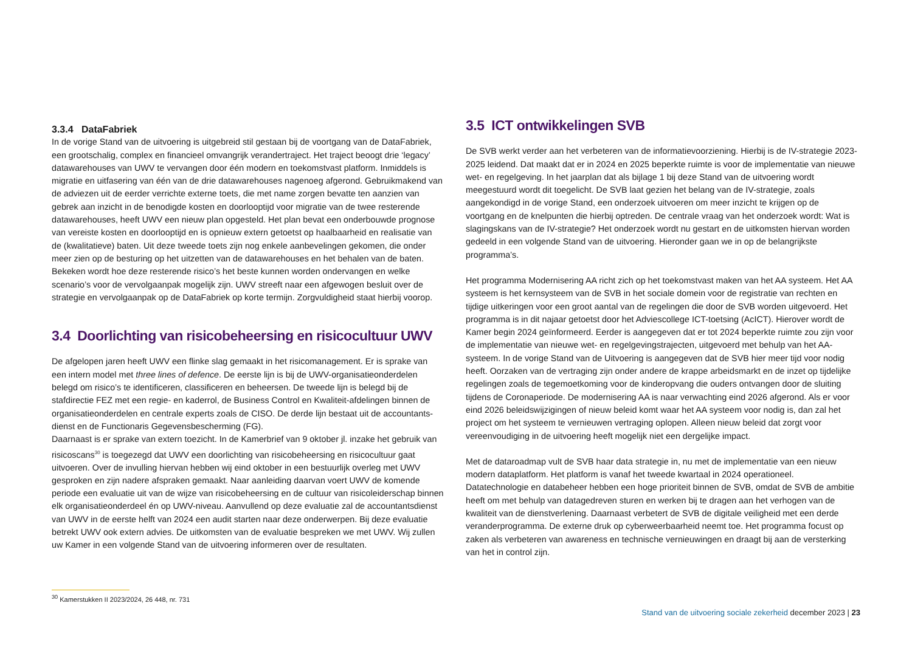3.3.4 DataFabriek
In de vorige Stand van de uitvoering is uitgebreid stil gestaan bij de voortgang van de DataFabriek, een grootschalig, complex en financieel omvangrijk verandertraject. Het traject beoogt drie ‘legacy’ datawarehouses van UWV te vervangen door één modern en toekomstvast platform. Inmiddels is migratie en uitfasering van één van de drie datawarehouses nagenoeg afgerond. Gebruikmakend van de adviezen uit de eerder verrichte externe toets, die met name zorgen bevatte ten aanzien van gebrek aan inzicht in de benodigde kosten en doorlooptijd voor migratie van de twee resterende datawarehouses, heeft UWV een nieuw plan opgesteld. Het plan bevat een onderbouwde prognose van vereiste kosten en doorlooptijd en is opnieuw extern getoetst op haalbaarheid en realisatie van de (kwalitatieve) baten. Uit deze tweede toets zijn nog enkele aanbevelingen gekomen, die onder meer zien op de besturing op het uitzetten van de datawarehouses en het behalen van de baten. Bekeken wordt hoe deze resterende risico’s het beste kunnen worden ondervangen en welke scenario’s voor de vervolgaanpak mogelijk zijn. UWV streeft naar een afgewogen besluit over de strategie en vervolgaanpak op de DataFabriek op korte termijn. Zorgvuldigheid staat hierbij voorop.
3.4 Doorlichting van risicobeheersing en risicocultuur UWV
De afgelopen jaren heeft UWV een flinke slag gemaakt in het risicomanagement. Er is sprake van een intern model met three lines of defence. De eerste lijn is bij de UWV-organisatieonderdelen belegd om risico’s te identificeren, classificeren en beheersen. De tweede lijn is belegd bij de stafdirectie FEZ met een regie- en kaderrol, de Business Control en Kwaliteit-afdelingen binnen de organisatieonderdelen en centrale experts zoals de CISO. De derde lijn bestaat uit de accountants­dienst en de Functionaris Gegevensbescherming (FG).
Daarnaast is er sprake van extern toezicht. In de Kamerbrief van 9 oktober jl. inzake het gebruik van risicoscans<sup>30</sup> is toegezegd dat UWV een doorlichting van risicobeheersing en risicocultuur gaat uitvoeren. Over de invulling hiervan hebben wij eind oktober in een bestuurlijk overleg met UWV gesproken en zijn nadere afspraken gemaakt. Naar aanleiding daarvan voert UWV de komende periode een evaluatie uit van de wijze van risicobeheersing en de cultuur van risicoleiderschap binnen elk organisatieonderdeel én op UWV-niveau. Aanvullend op deze evaluatie zal de accoun­tantsdienst van UWV in de eerste helft van 2024 een audit starten naar deze onderwerpen. Bij deze evaluatie betrekt UWV ook extern advies. De uitkomsten van de evaluatie bespreken we met UWV. Wij zullen uw Kamer in een volgende Stand van de uitvoering informeren over de resultaten.
3.5 ICT ontwikkelingen SVB
De SVB werkt verder aan het verbeteren van de informatievoorziening. Hierbij is de IV-strategie 2023-2025 leidend. Dat maakt dat er in 2024 en 2025 beperkte ruimte is voor de implementatie van nieuwe wet- en regelgeving. In het jaarplan dat als bijlage 1 bij deze Stand van de uitvoering wordt meegestuurd wordt dit toegelicht. De SVB laat gezien het belang van de IV-strategie, zoals aangekondigd in de vorige Stand, een onderzoek uitvoeren om meer inzicht te krijgen op de voortgang en de knelpunten die hierbij optreden. De centrale vraag van het onderzoek wordt: Wat is slagingskans van de IV-strategie? Het onderzoek wordt nu gestart en de uitkomsten hiervan worden gedeeld in een volgende Stand van de uitvoering. Hieronder gaan we in op de belangrijkste programma’s.
Het programma Modernisering AA richt zich op het toekomstvast maken van het AA systeem. Het AA systeem is het kernsysteem van de SVB in het sociale domein voor de registratie van rechten en tijdige uitkeringen voor een groot aantal van de regelingen die door de SVB worden uitgevoerd. Het programma is in dit najaar getoetst door het Adviescollege ICT-toetsing (AcICT). Hierover wordt de Kamer begin 2024 geïnformeerd. Eerder is aangegeven dat er tot 2024 beperkte ruimte zou zijn voor de implementatie van nieuwe wet- en regelgevingstrajecten, uitgevoerd met behulp van het AA-systeem. In de vorige Stand van de Uitvoering is aangegeven dat de SVB hier meer tijd voor nodig heeft. Oorzaken van de vertraging zijn onder andere de krappe arbeidsmarkt en de inzet op tijdelijke regelingen zoals de tegemoetkoming voor de kinderopvang die ouders ontvangen door de sluiting tijdens de Coronaperiode. De modernisering AA is naar verwachting eind 2026 afgerond. Als er voor eind 2026 beleidswijzigingen of nieuw beleid komt waar het AA systeem voor nodig is, dan zal het project om het systeem te vernieuwen vertraging oplopen. Alleen nieuw beleid dat zorgt voor vereenvoudiging in de uitvoering heeft mogelijk niet een dergelijke impact.
Met de dataroadmap vult de SVB haar data strategie in, nu met de implementatie van een nieuw modern dataplatform. Het platform is vanaf het tweede kwartaal in 2024 operationeel. Datatechnologie en databeheer hebben een hoge prioriteit binnen de SVB, omdat de SVB de ambitie heeft om met behulp van datagedreven sturen en werken bij te dragen aan het verhogen van de kwaliteit van de dienstverlening. Daarnaast verbetert de SVB de digitale veiligheid met een derde veranderprogramma. De externe druk op cyberweerbaarheid neemt toe. Het programma focust op zaken als verbeteren van awareness en technische vernieuwingen en draagt bij aan de versterking van het in control zijn.
<sup>30</sup> Kamerstukken II 2023/2024, 26 448, nr. 731
Stand van de uitvoering sociale zekerheid december 2023 | 23